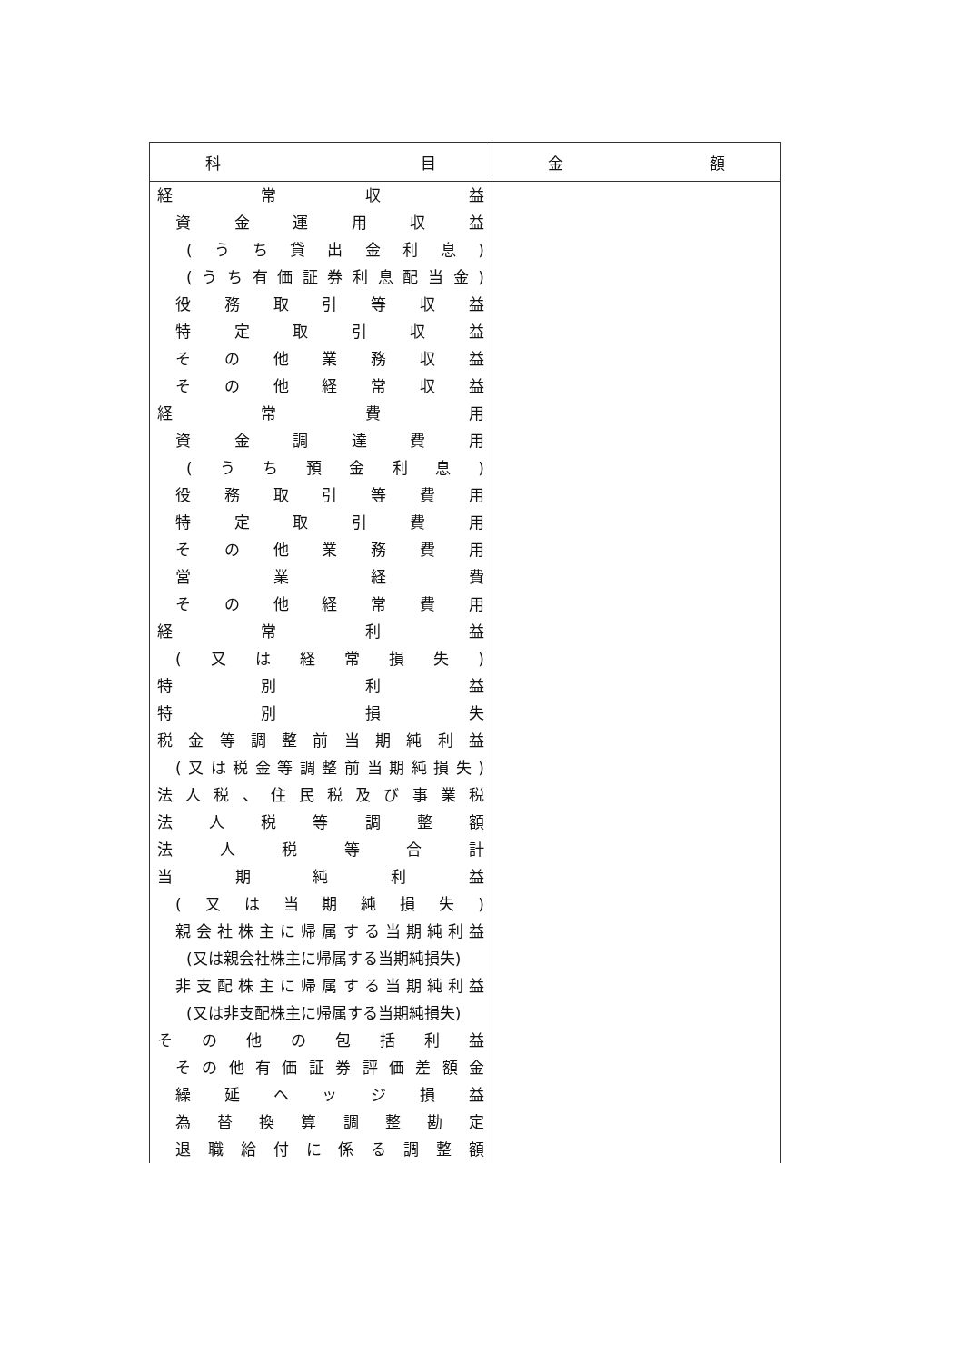| 科 目 | 金 額 |
| --- | --- |
| 経 常 収 益 | |
| 資 金 運 用 収 益 | |
| (うち貸出金利息) | |
| (うち有価証券利息配当金) | |
| 役 務 取 引 等 収 益 | |
| 特 定 取 引 収 益 | |
| その他業務収益 | |
| その他経常収益 | |
| 経 常 費 用 | |
| 資 金 調 達 費 用 | |
| (うち預金利息) | |
| 役 務 取 引 等 費 用 | |
| 特 定 取 引 費 用 | |
| その他業務費用 | |
| 営 業 経 費 | |
| その他経常費用 | |
| 経 常 利 益 | |
| (又は経常損失) | |
| 特 別 利 益 | |
| 特 別 損 失 | |
| 税金等調整前当期純利益 | |
| (又は税金等調整前当期純損失) | |
| 法人税、住民税及び事業税 | |
| 法 人 税 等 調 整 額 | |
| 法 人 税 等 合 計 | |
| 当 期 純 利 益 | |
| (又は当期純損失) | |
| 親会社株主に帰属する当期純利益 | |
| (又は親会社株主に帰属する当期純損失) | |
| 非支配株主に帰属する当期純利益 | |
| (又は非支配株主に帰属する当期純損失) | |
| その他の包括利益 | |
| その他有価証券評価差額金 | |
| 繰 延 ヘ ッ ジ 損 益 | |
| 為 替 換 算 調 整 勘 定 | |
| 退職給付に係る調整額 | |